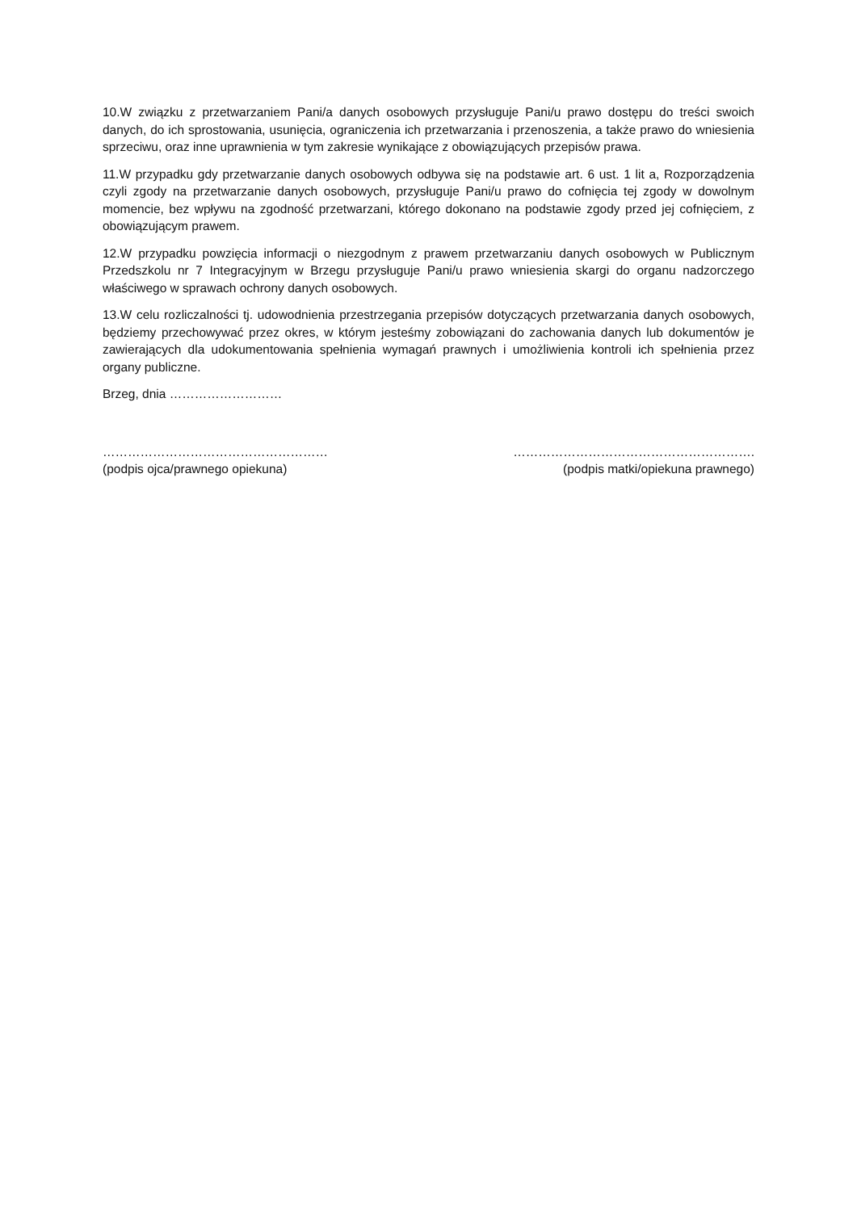10.W związku z przetwarzaniem Pani/a danych osobowych przysługuje Pani/u prawo dostępu do treści swoich danych, do ich sprostowania, usunięcia, ograniczenia ich przetwarzania i przenoszenia, a także prawo do wniesienia sprzeciwu, oraz inne uprawnienia w tym zakresie wynikające z obowiązujących przepisów prawa.
11.W przypadku gdy przetwarzanie danych osobowych odbywa się na podstawie art. 6 ust. 1 lit a, Rozporządzenia czyli zgody na przetwarzanie danych osobowych, przysługuje Pani/u prawo do cofnięcia tej zgody w dowolnym momencie, bez wpływu na zgodność przetwarzani, którego dokonano na podstawie zgody przed jej cofnięciem, z obowiązującym prawem.
12.W przypadku powzięcia informacji o niezgodnym z prawem przetwarzaniu danych osobowych w Publicznym Przedszkolu nr 7 Integracyjnym w Brzegu przysługuje Pani/u prawo wniesienia skargi do organu nadzorczego właściwego w sprawach ochrony danych osobowych.
13.W celu rozliczalności tj. udowodnienia przestrzegania przepisów dotyczących przetwarzania danych osobowych, będziemy przechowywać przez okres, w którym jesteśmy zobowiązani do zachowania danych lub dokumentów je zawierających dla udokumentowania spełnienia wymagań prawnych i umożliwienia kontroli ich spełnienia przez organy publiczne.
Brzeg, dnia ………………………
………………………………………………
(podpis ojca/prawnego opiekuna)
………………………………………………….
(podpis matki/opiekuna prawnego)